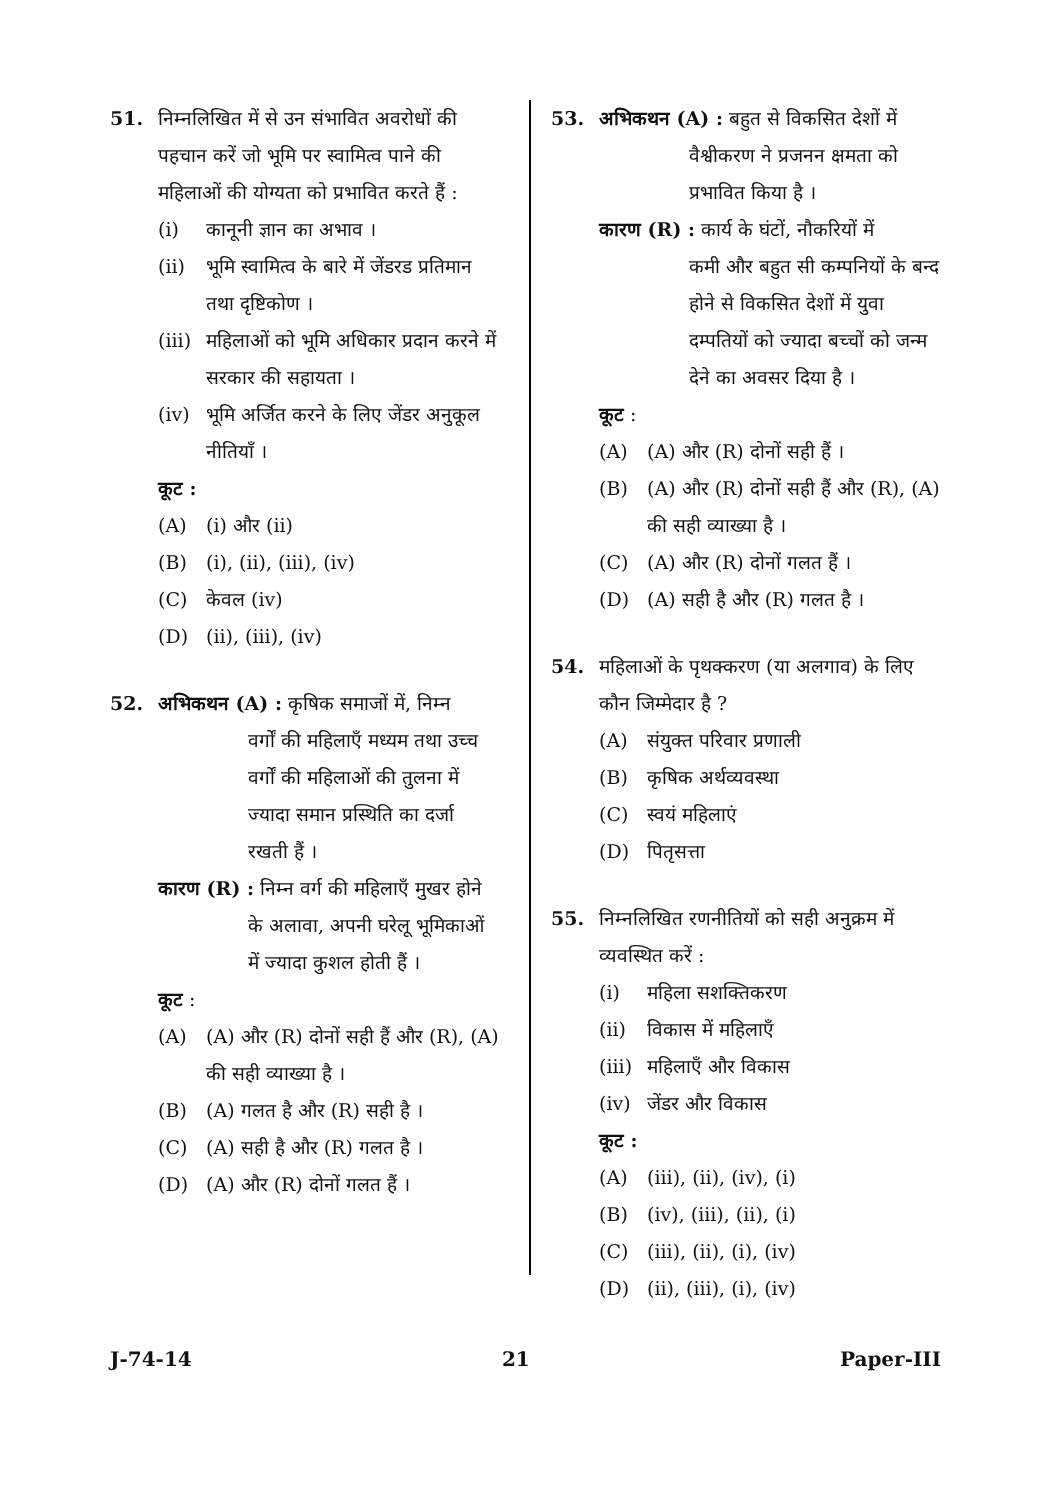51. निम्नलिखित में से उन संभावित अवरोधों की पहचान करें जो भूमि पर स्वामित्व पाने की महिलाओं की योग्यता को प्रभावित करते हैं :
(i) कानूनी ज्ञान का अभाव ।
(ii) भूमि स्वामित्व के बारे में जेंडरड प्रतिमान तथा दृष्टिकोण ।
(iii) महिलाओं को भूमि अधिकार प्रदान करने में सरकार की सहायता ।
(iv) भूमि अर्जित करने के लिए जेंडर अनुकूल नीतियाँ ।
कूट :
(A) (i) और (ii)
(B) (i), (ii), (iii), (iv)
(C) केवल (iv)
(D) (ii), (iii), (iv)
52. अभिकथन (A) : कृषिक समाजों में, निम्न
वर्गों की महिलाएँ मध्यम तथा उच्च वर्गों की महिलाओं की तुलना में ज्यादा समान प्रस्थिति का दर्जा रखती हैं ।
कारण (R) : निम्न वर्ग की महिलाएँ मुखर होने
के अलावा, अपनी घरेलू भूमिकाओं में ज्यादा कुशल होती हैं ।
कूट :
(A) (A) और (R) दोनों सही हैं और (R), (A) की सही व्याख्या है ।
(B) (A) गलत है और (R) सही है ।
(C) (A) सही है और (R) गलत है ।
(D) (A) और (R) दोनों गलत हैं ।
53. अभिकथन (A) : बहुत से विकसित देशों में
वैश्वीकरण ने प्रजनन क्षमता को प्रभावित किया है ।
कारण (R) : कार्य के घंटों, नौकरियों में
कमी और बहुत सी कम्पनियों के बन्द होने से विकसित देशों में युवा दम्पतियों को ज्यादा बच्चों को जन्म देने का अवसर दिया है ।
कूट :
(A) (A) और (R) दोनों सही हैं ।
(B) (A) और (R) दोनों सही हैं और (R), (A) की सही व्याख्या है ।
(C) (A) और (R) दोनों गलत हैं ।
(D) (A) सही है और (R) गलत है ।
54. महिलाओं के पृथक्करण (या अलगाव) के लिए कौन जिम्मेदार है ?
(A) संयुक्त परिवार प्रणाली
(B) कृषिक अर्थव्यवस्था
(C) स्वयं महिलाएं
(D) पितृसत्ता
55. निम्नलिखित रणनीतियों को सही अनुक्रम में व्यवस्थित करें :
(i) महिला सशक्तिकरण
(ii) विकास में महिलाएँ
(iii) महिलाएँ और विकास
(iv) जेंडर और विकास
कूट :
(A) (iii), (ii), (iv), (i)
(B) (iv), (iii), (ii), (i)
(C) (iii), (ii), (i), (iv)
(D) (ii), (iii), (i), (iv)
J-74-14 21 Paper-III